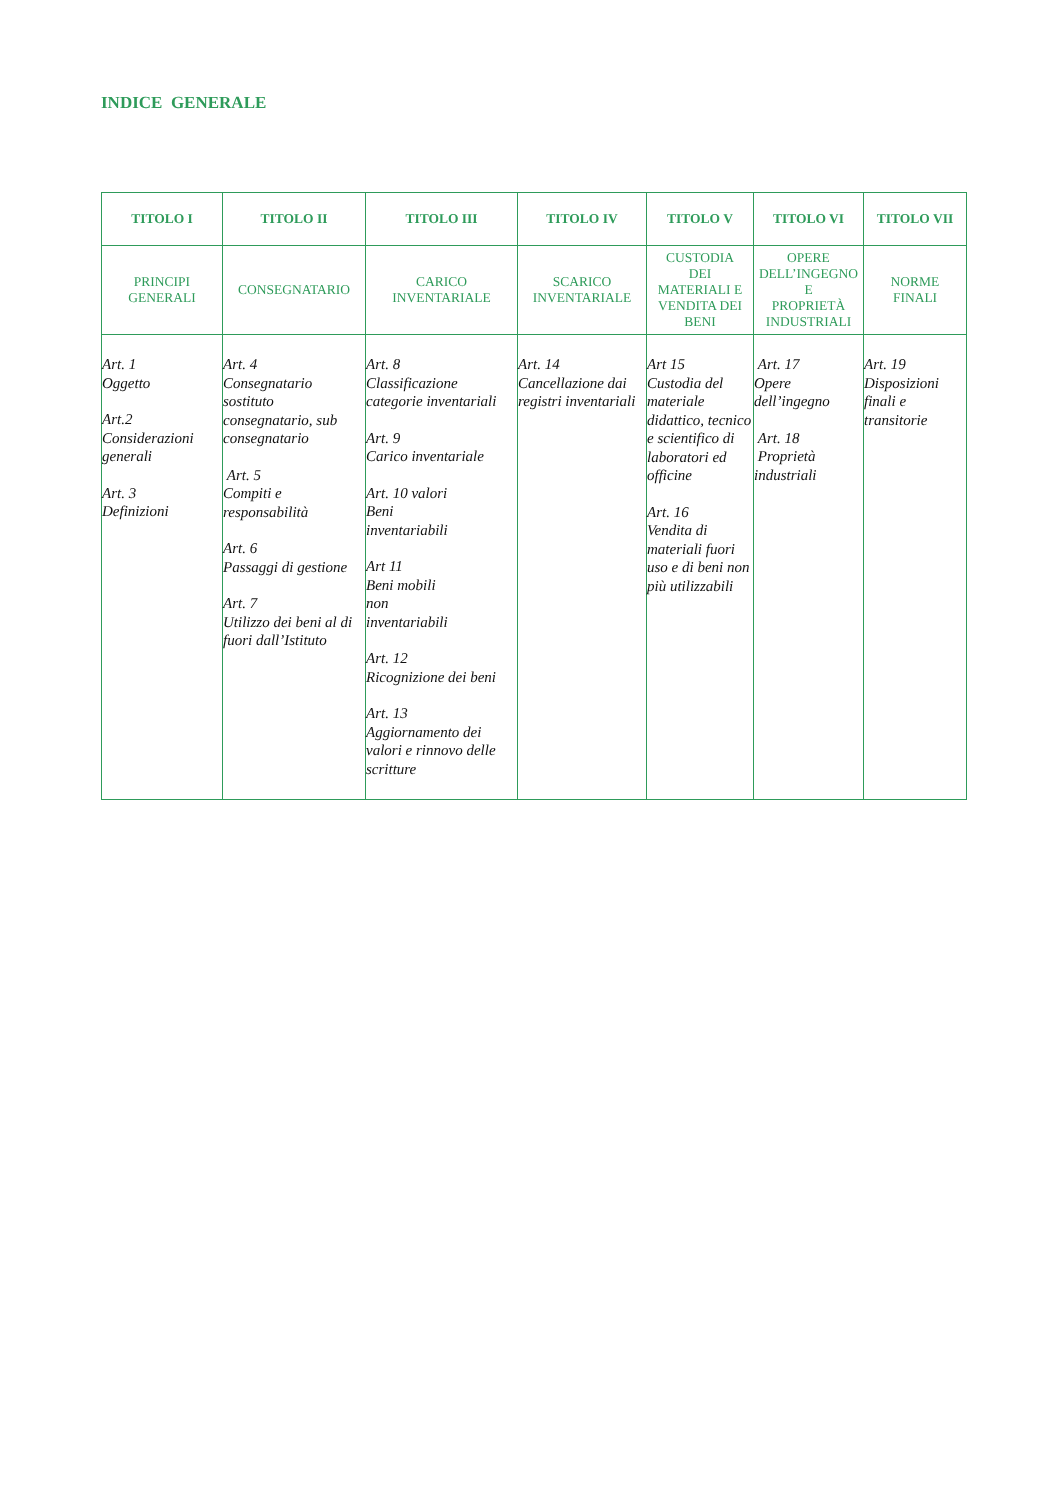INDICE GENERALE
| TITOLO I | TITOLO II | TITOLO III | TITOLO IV | TITOLO V | TITOLO VI | TITOLO VII |
| --- | --- | --- | --- | --- | --- | --- |
| PRINCIPI GENERALI | CONSEGNATARIO | CARICO INVENTARIALE | SCARICO INVENTARIALE | CUSTODIA DEI MATERIALI E VENDITA DEI BENI | OPERE DELL’INGEGNO E PROPRIETÀ INDUSTRIALI | NORME FINALI |
| Art. 1 Oggetto Art.2 Considerazioni generali Art. 3 Definizioni | Art. 4 Consegnatario sostituto consegnatario, sub consegnatario Art. 5 Compiti e responsabilità Art. 6 Passaggi di gestione Art. 7 Utilizzo dei beni al di fuori dall’Istituto | Art. 8 Classificazione categorie inventariali Art. 9 Carico inventariale Art. 10 valori Beni inventariabili Art 11 Beni mobili non inventariabili Art. 12 Ricognizione dei beni Art. 13 Aggiornamento dei valori e rinnovo delle scritture | Art. 14 Cancellazione dai registri inventariali | Art 15 Custodia del materiale didattico, tecnico e scientifico di laboratori ed officine Art. 16 Vendita di materiali fuori uso e di beni non più utilizzabili | Art. 17 Opere dell’ingegno Art. 18 Proprietà industriali | Art. 19 Disposizioni finali e transitorie |